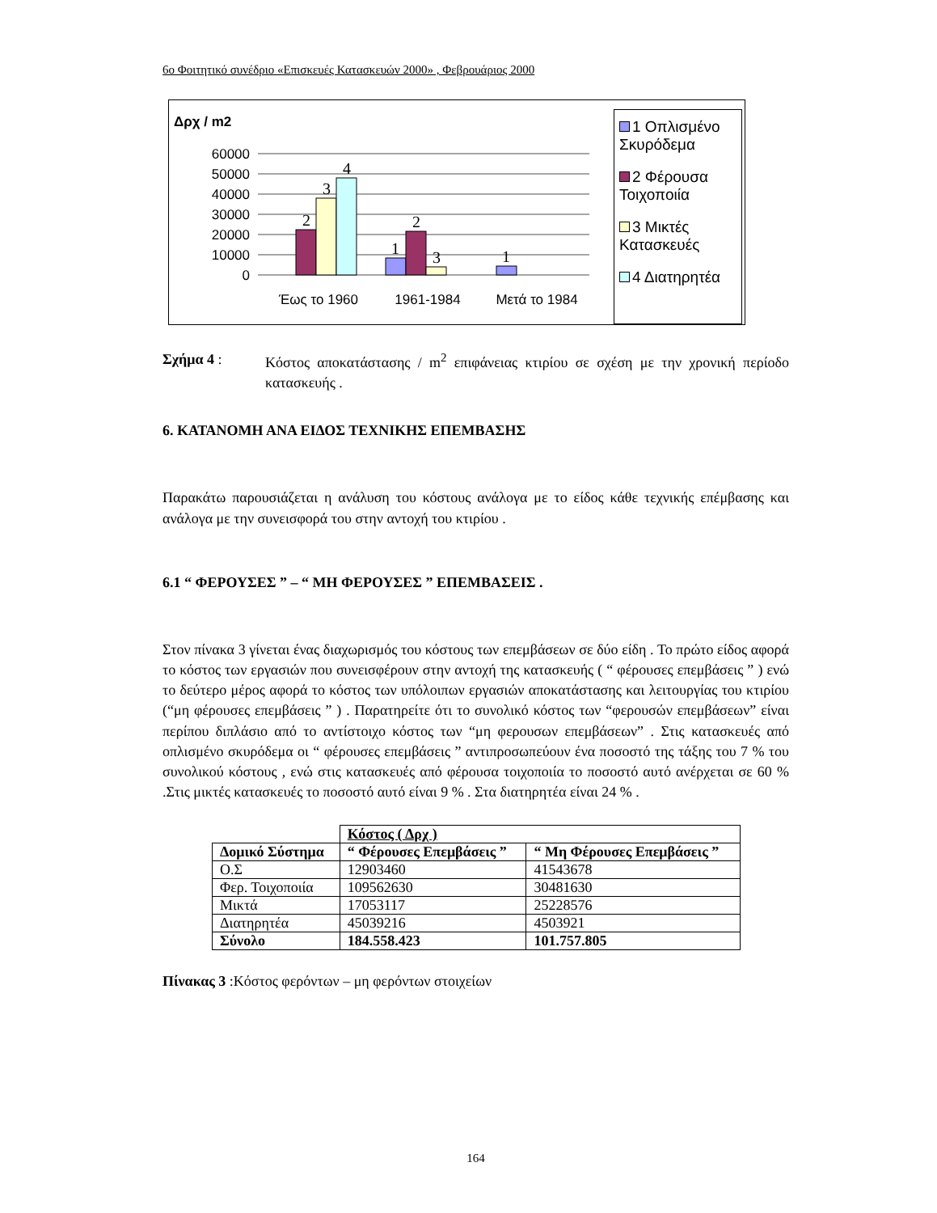6ο Φοιτητικό συνέδριο «Επισκευές Κατασκευών 2000» , Φεβρουάριος 2000
Δρχ / m2
60000
50000
40000
30000
20000
10000
0
2
3
4
1
2
3
1
Έως το 1960
1961-1984
Μετά το 1984
1 Οπλισμένο Σκυρόδεμα
2 Φέρουσα Τοιχοποιία
3 Μικτές Κατασκευές
4 Διατηρητέα
Σχήμα 4 : Κόστος αποκατάστασης / m<sup>2</sup> επιφάνειας κτιρίου σε σχέση με την χρονική περίοδο κατασκευής .
6. ΚΑΤΑΝΟΜΗ ΑΝΑ ΕΙΔΟΣ ΤΕΧΝΙΚΗΣ ΕΠΕΜΒΑΣΗΣ
Παρακάτω παρουσιάζεται η ανάλυση του κόστους ανάλογα με το είδος κάθε τεχνικής επέμβασης και ανάλογα με την συνεισφορά του στην αντοχή του κτιρίου .
6.1 “ ΦΕΡΟΥΣΕΣ ” – “ ΜΗ ΦΕΡΟΥΣΕΣ ” ΕΠΕΜΒΑΣΕΙΣ .
Στον πίνακα 3 γίνεται ένας διαχωρισμός του κόστους των επεμβάσεων σε δύο είδη . Το πρώτο είδος αφορά το κόστος των εργασιών που συνεισφέρουν στην αντοχή της κατασκευής ( “ φέρουσες επεμβάσεις ” ) ενώ το δεύτερο μέρος αφορά το κόστος των υπόλοιπων εργασιών αποκατάστασης και λειτουργίας του κτιρίου (“μη φέρουσες επεμβάσεις ” ) . Παρατηρείτε ότι το συνολικό κόστος των “φερουσών επεμβάσεων” είναι περίπου διπλάσιο από το αντίστοιχο κόστος των “μη φερουσων επεμβάσεων” . Στις κατασκευές από οπλισμένο σκυρόδεμα οι “ φέρουσες επεμβάσεις ” αντιπροσωπεύουν ένα ποσοστό της τάξης του 7 % του συνολικού κόστους , ενώ στις κατασκευές από φέρουσα τοιχοποιία το ποσοστό αυτό ανέρχεται σε 60 % .Στις μικτές κατασκευές το ποσοστό αυτό είναι 9 % . Στα διατηρητέα είναι 24 % .
| | Κόστος ( Δρχ ) | |
| Δομικό Σύστημα | “ Φέρουσες Επεμβάσεις ” | “ Μη Φέρουσες Επεμβάσεις ” |
| Ο.Σ | 12903460 | 41543678 |
| Φερ. Τοιχοποιία | 109562630 | 30481630 |
| Μικτά | 17053117 | 25228576 |
| Διατηρητέα | 45039216 | 4503921 |
| Σύνολο | 184.558.423 | 101.757.805 |
Πίνακας 3 :Κόστος φερόντων – μη φερόντων στοιχείων
164